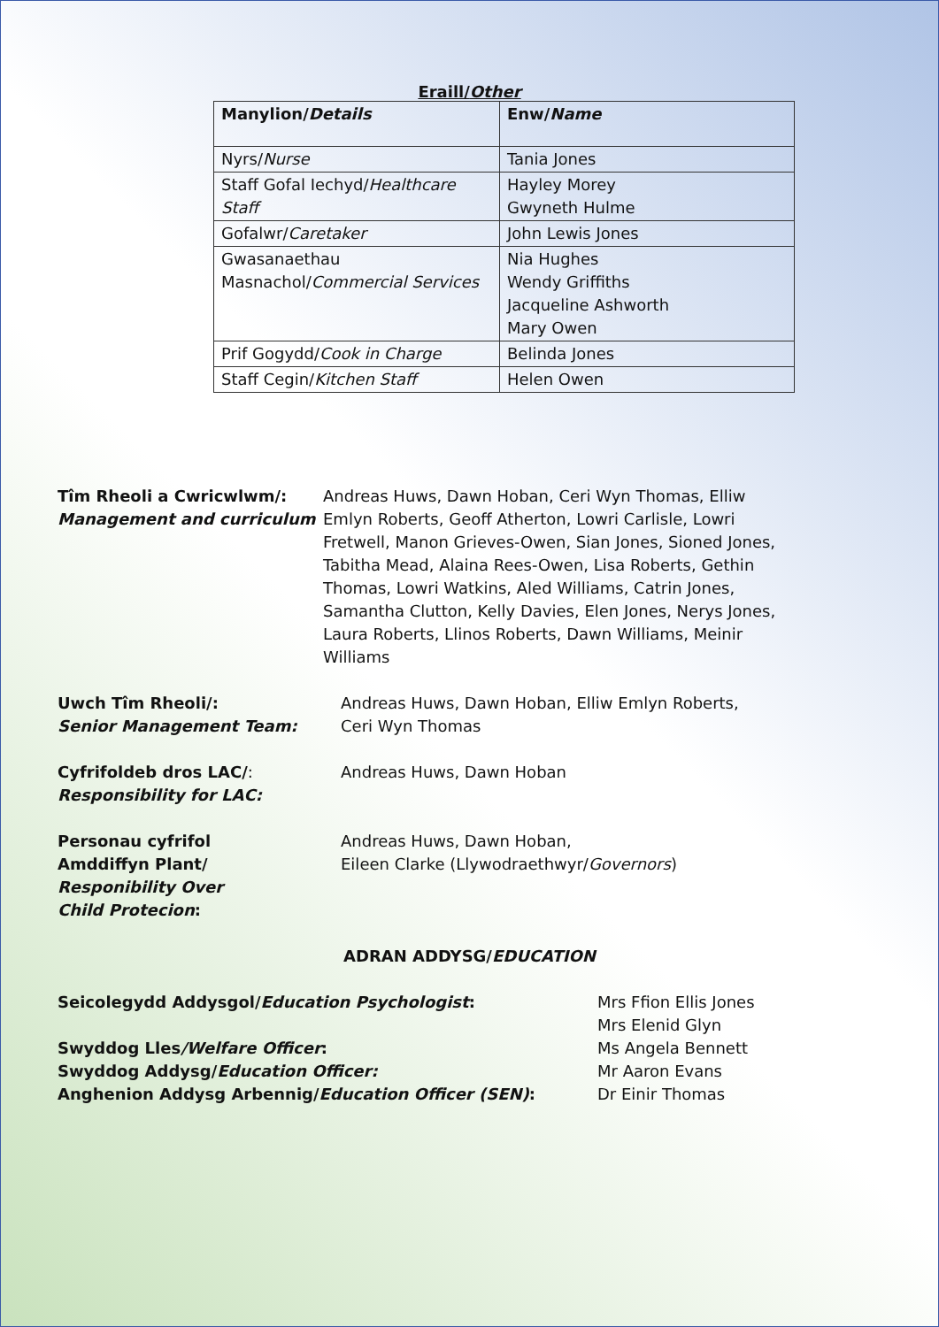Eraill/Other
| Manylion/ Details | Enw/ Name |
| --- | --- |
| Nyrs/ Nurse | Tania Jones |
| Staff Gofal Iechyd/ Healthcare Staff | Hayley Morey Gwyneth Hulme |
| Gofalwr/ Caretaker | John Lewis Jones |
| Gwasanaethau Masnachol/ Commercial Services | Nia Hughes Wendy Griffiths Jacqueline Ashworth Mary Owen |
| Prif Gogydd/ Cook in Charge | Belinda Jones |
| Staff Cegin/ Kitchen Staff | Helen Owen |
Tîm Rheoli a Cwricwlwm/:
Management and curriculum
Andreas Huws, Dawn Hoban, Ceri Wyn Thomas, Elliw Emlyn Roberts, Geoff Atherton, Lowri Carlisle, Lowri Fretwell, Manon Grieves-Owen, Sian Jones, Sioned Jones, Tabitha Mead, Alaina Rees-Owen, Lisa Roberts, Gethin Thomas, Lowri Watkins, Aled Williams, Catrin Jones, Samantha Clutton, Kelly Davies, Elen Jones, Nerys Jones, Laura Roberts, Llinos Roberts, Dawn Williams, Meinir Williams
Uwch Tîm Rheoli/:
Senior Management Team:
Andreas Huws, Dawn Hoban, Elliw Emlyn Roberts, Ceri Wyn Thomas
Cyfrifoldeb dros LAC/:
Responsibility for LAC:
Andreas Huws, Dawn Hoban
Personau cyfrifol
Amddiffyn Plant/
Responibility Over
Child Protecion:
Andreas Huws, Dawn Hoban,
Eileen Clarke (Llywodraethwyr/Governors)
ADRAN ADDYSG/EDUCATION
Seicolegydd Addysgol/Education Psychologist:
Swyddog Lles/Welfare Officer:
Swyddog Addysg/Education Officer:
Anghenion Addysg Arbennig/Education Officer (SEN):
Mrs Ffion Ellis Jones
Mrs Elenid Glyn
Ms Angela Bennett
Mr Aaron Evans
Dr Einir Thomas